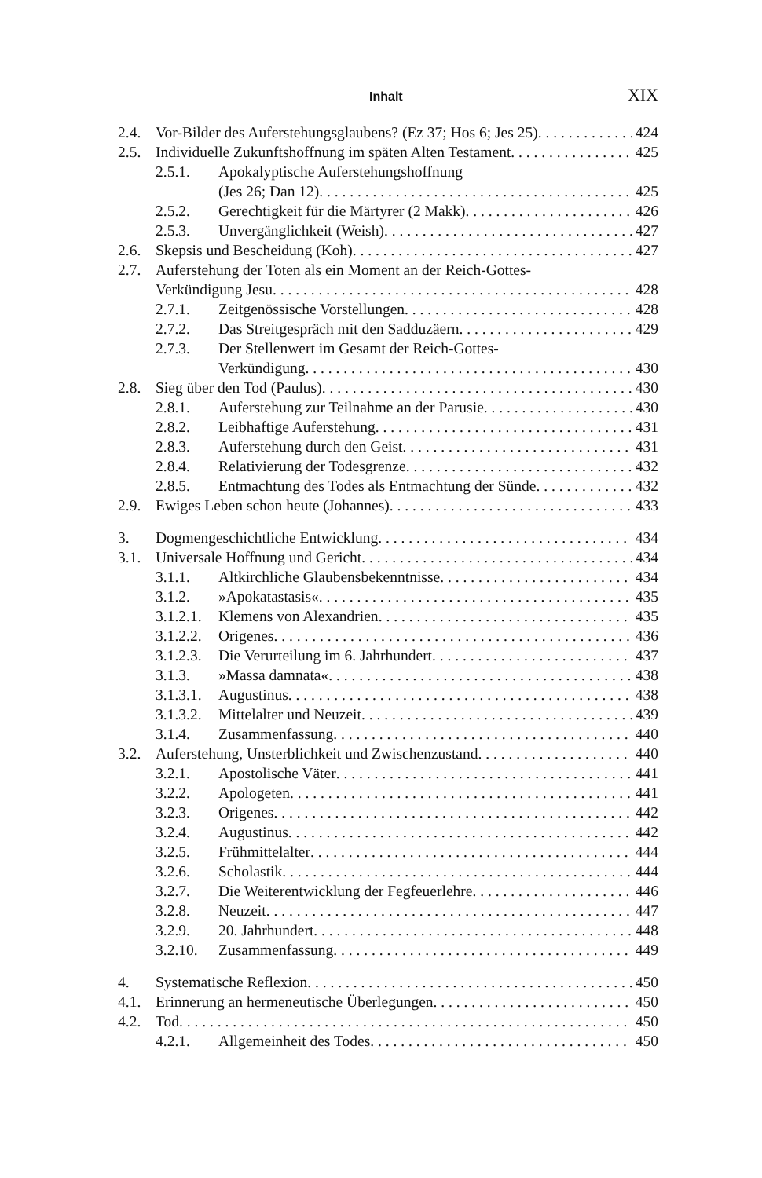Inhalt XIX
2.4. Vor-Bilder des Auferstehungsglaubens? (Ez 37; Hos 6; Jes 25) 424
2.5. Individuelle Zukunftshoffnung im späten Alten Testament 425
2.5.1. Apokalyptische Auferstehungshoffnung
(Jes 26; Dan 12) 425
2.5.2. Gerechtigkeit für die Märtyrer (2 Makk) 426
2.5.3. Unvergänglichkeit (Weish) 427
2.6. Skepsis und Bescheidung (Koh) 427
2.7. Auferstehung der Toten als ein Moment an der Reich-Gottes-
Verkündigung Jesu 428
2.7.1. Zeitgenössische Vorstellungen 428
2.7.2. Das Streitgespräch mit den Sadduzäern 429
2.7.3. Der Stellenwert im Gesamt der Reich-Gottes-
Verkündigung 430
2.8. Sieg über den Tod (Paulus) 430
2.8.1. Auferstehung zur Teilnahme an der Parusie 430
2.8.2. Leibhaftige Auferstehung 431
2.8.3. Auferstehung durch den Geist 431
2.8.4. Relativierung der Todesgrenze 432
2.8.5. Entmachtung des Todes als Entmachtung der Sünde 432
2.9. Ewiges Leben schon heute (Johannes) 433
3. Dogmengeschichtliche Entwicklung 434
3.1. Universale Hoffnung und Gericht 434
3.1.1. Altkirchliche Glaubensbekenntnisse 434
3.1.2. »Apokatastasis« 435
3.1.2.1. Klemens von Alexandrien 435
3.1.2.2. Origenes 436
3.1.2.3. Die Verurteilung im 6. Jahrhundert 437
3.1.3. »Massa damnata« 438
3.1.3.1. Augustinus 438
3.1.3.2. Mittelalter und Neuzeit 439
3.1.4. Zusammenfassung 440
3.2. Auferstehung, Unsterblichkeit und Zwischenzustand 440
3.2.1. Apostolische Väter 441
3.2.2. Apologeten 441
3.2.3. Origenes 442
3.2.4. Augustinus 442
3.2.5. Frühmittelalter 444
3.2.6. Scholastik 444
3.2.7. Die Weiterentwicklung der Fegfeuerlehre 446
3.2.8. Neuzeit 447
3.2.9. 20. Jahrhundert 448
3.2.10. Zusammenfassung 449
4. Systematische Reflexion 450
4.1. Erinnerung an hermeneutische Überlegungen 450
4.2. Tod 450
4.2.1. Allgemeinheit des Todes 450